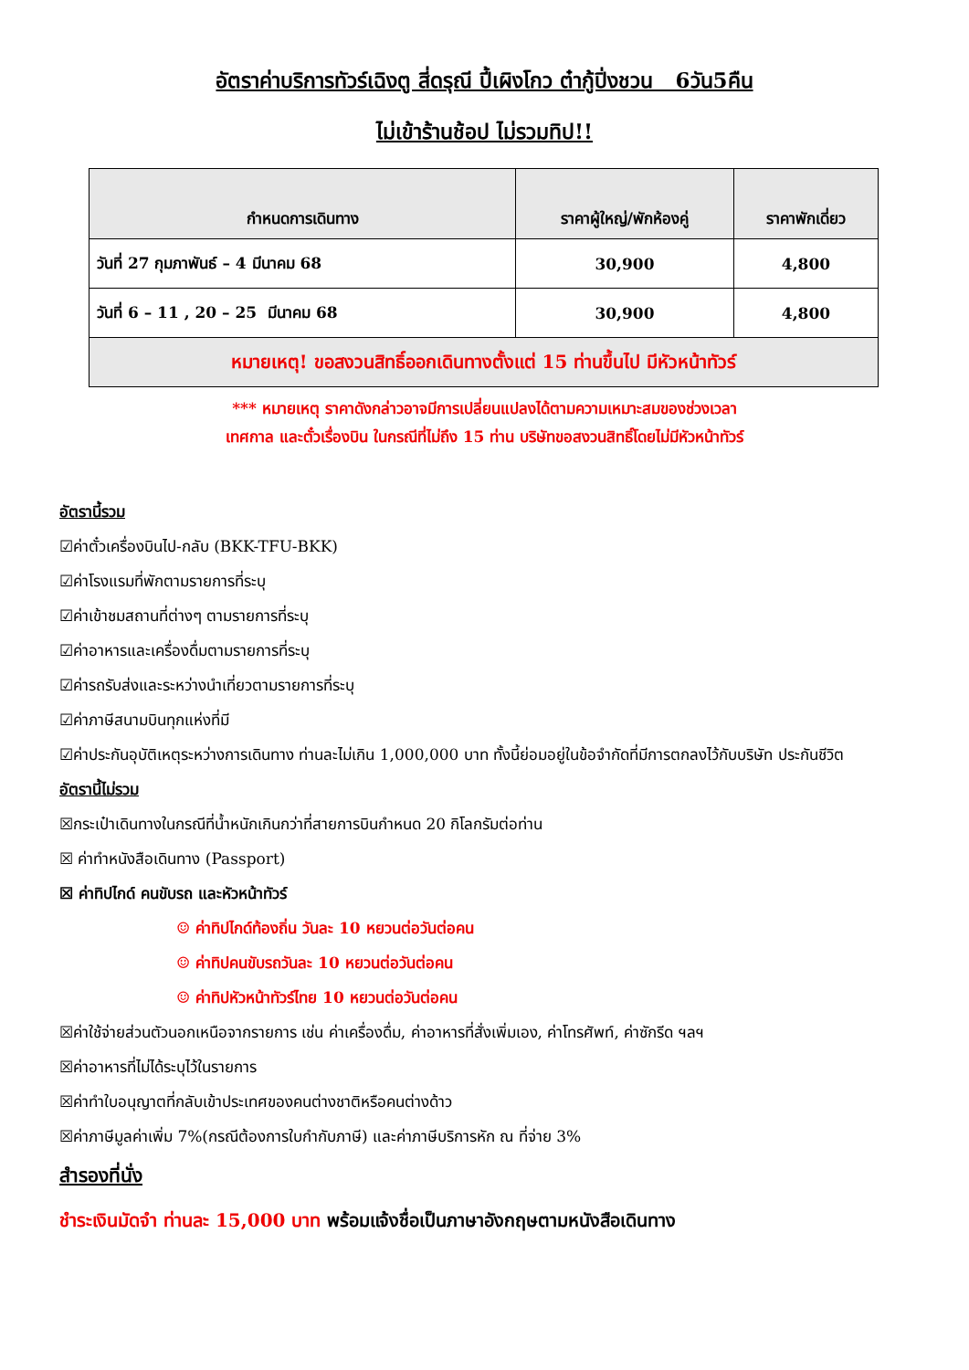อัตราค่าบริการทัวร์เฉิงตู สี่ดรุณี ปี้เผิงโกว ต๋ากู้ปิ่งชวน 6วัน5คืน
ไม่เข้าร้านช้อป ไม่รวมทิป!!
| กำหนดการเดินทาง | ราคาผู้ใหญ่/พักห้องคู่ | ราคาพักเดี่ยว |
| --- | --- | --- |
| วันที่ 27 กุมภาพันธ์ – 4 มีนาคม 68 | 30,900 | 4,800 |
| วันที่ 6 – 11 , 20 – 25 มีนาคม 68 | 30,900 | 4,800 |
| หมายเหตุ! ขอสงวนสิทธิ์ออกเดินทางตั้งแต่ 15 ท่านขึ้นไป มีหัวหน้าทัวร์ | | |
*** หมายเหตุ ราคาดังกล่าวอาจมีการเปลี่ยนแปลงได้ตามความเหมาะสมของช่วงเวลา
เทศกาล และตั๋วเรื่องบิน ในกรณีที่ไม่ถึง 15 ท่าน บริษัทขอสงวนสิทธิ์โดยไม่มีหัวหน้าทัวร์
อัตรานี้รวม
☑ค่าตั๋วเครื่องบินไป-กลับ (BKK-TFU-BKK)
☑ค่าโรงแรมที่พักตามรายการที่ระบุ
☑ค่าเข้าชมสถานที่ต่างๆ ตามรายการที่ระบุ
☑ค่าอาหารและเครื่องดื่มตามรายการที่ระบุ
☑ค่ารถรับส่งและระหว่างนำเที่ยวตามรายการที่ระบุ
☑ค่าภาษีสนามบินทุกแห่งที่มี
☑ค่าประกันอุบัติเหตุระหว่างการเดินทาง ท่านละไม่เกิน 1,000,000 บาท ทั้งนี้ย่อมอยู่ในข้อจำกัดที่มีการตกลงไว้กับบริษัท ประกันชีวิต
อัตรานี้ไม่รวม
☒กระเป๋าเดินทางในกรณีที่น้ำหนักเกินกว่าที่สายการบินกำหนด 20 กิโลกรัมต่อท่าน
☒ ค่าทำหนังสือเดินทาง (Passport)
☒ ค่าทิปไกด์ คนขับรถ และหัวหน้าทัวร์
☺ ค่าทิปไกด์ท้องถิ่น วันละ 10 หยวนต่อวันต่อคน
☺ ค่าทิปคนขับรถวันละ 10 หยวนต่อวันต่อคน
☺ ค่าทิปหัวหน้าทัวร์ไทย 10 หยวนต่อวันต่อคน
☒ค่าใช้จ่ายส่วนตัวนอกเหนือจากรายการ เช่น ค่าเครื่องดื่ม, ค่าอาหารที่สั่งเพิ่มเอง, ค่าโทรศัพท์, ค่าซักรีด ฯลฯ
☒ค่าอาหารที่ไม่ได้ระบุไว้ในรายการ
☒ค่าทำใบอนุญาตที่กลับเข้าประเทศของคนต่างชาติหรือคนต่างด้าว
☒ค่าภาษีมูลค่าเพิ่ม 7%(กรณีต้องการใบกำกับภาษี) และค่าภาษีบริการหัก ณ ที่จ่าย 3%
สำรองที่นั่ง
ชำระเงินมัดจำ ท่านละ 15,000 บาท พร้อมแจ้งชื่อเป็นภาษาอังกฤษตามหนังสือเดินทาง